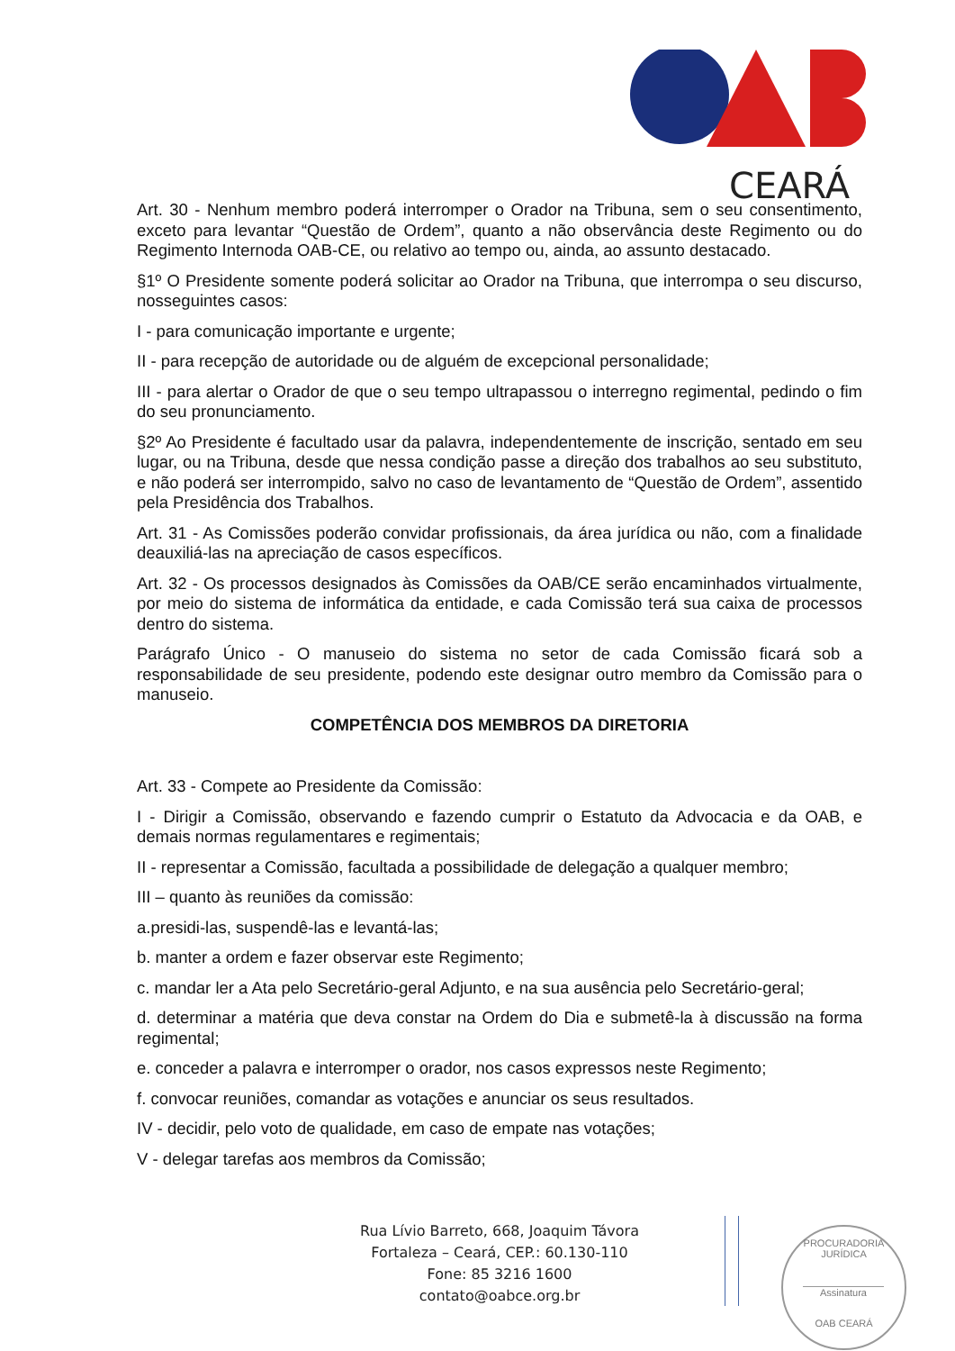CEARÁ
Art. 30 - Nenhum membro poderá interromper o Orador na Tribuna, sem o seu consentimento, exceto para levantar “Questão de Ordem”, quanto a não observância deste Regimento ou do Regimento Internoda OAB-CE, ou relativo ao tempo ou, ainda, ao assunto destacado.
§1º O Presidente somente poderá solicitar ao Orador na Tribuna, que interrompa o seu discurso, nosseguintes casos:
I - para comunicação importante e urgente;
II - para recepção de autoridade ou de alguém de excepcional personalidade;
III - para alertar o Orador de que o seu tempo ultrapassou o interregno regimental, pedindo o fim do seu pronunciamento.
§2º Ao Presidente é facultado usar da palavra, independentemente de inscrição, sentado em seu lugar, ou na Tribuna, desde que nessa condição passe a direção dos trabalhos ao seu substituto, e não poderá ser interrompido, salvo no caso de levantamento de “Questão de Ordem”, assentido pela Presidência dos Trabalhos.
Art. 31 - As Comissões poderão convidar profissionais, da área jurídica ou não, com a finalidade deauxiliá-las na apreciação de casos específicos.
Art. 32 - Os processos designados às Comissões da OAB/CE serão encaminhados virtualmente, por meio do sistema de informática da entidade, e cada Comissão terá sua caixa de processos dentro do sistema.
Parágrafo Único - O manuseio do sistema no setor de cada Comissão ficará sob a responsabilidade de seu presidente, podendo este designar outro membro da Comissão para o manuseio.
COMPETÊNCIA DOS MEMBROS DA DIRETORIA
Art. 33 - Compete ao Presidente da Comissão:
I - Dirigir a Comissão, observando e fazendo cumprir o Estatuto da Advocacia e da OAB, e demais normas regulamentares e regimentais;
II - representar a Comissão, facultada a possibilidade de delegação a qualquer membro;
III – quanto às reuniões da comissão:
a.presidi-las, suspendê-las e levantá-las;
b. manter a ordem e fazer observar este Regimento;
c. mandar ler a Ata pelo Secretário-geral Adjunto, e na sua ausência pelo Secretário-geral;
d. determinar a matéria que deva constar na Ordem do Dia e submetê-la à discussão na forma regimental;
e. conceder a palavra e interromper o orador, nos casos expressos neste Regimento;
f. convocar reuniões, comandar as votações e anunciar os seus resultados.
IV - decidir, pelo voto de qualidade, em caso de empate nas votações;
V - delegar tarefas aos membros da Comissão;
Rua Lívio Barreto, 668, Joaquim Távora
Fortaleza – Ceará, CEP.: 60.130-110
Fone: 85 3216 1600
contato@oabce.org.br
PROCURADORIA JURÍDICA
Assinatura
OAB CEARÁ